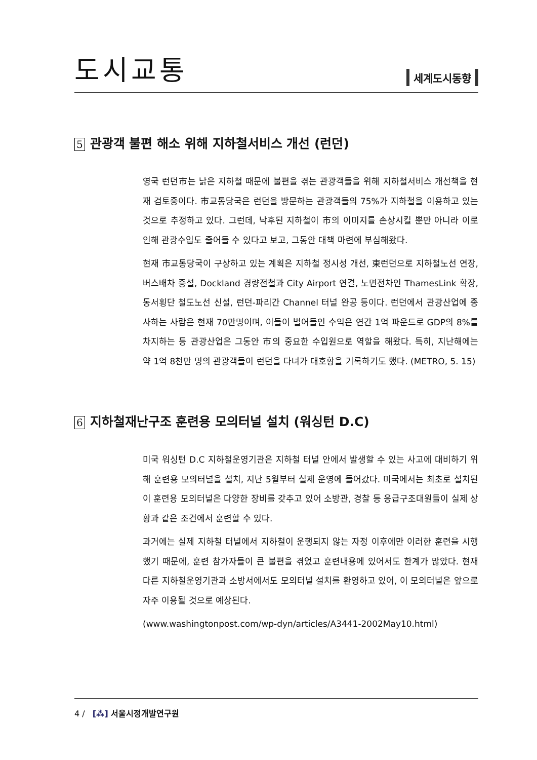도시교통
세계도시동향
5 관광객 불편 해소 위해 지하철서비스 개선 (런던)
영국 런던市는 낡은 지하철 때문에 불편을 겪는 관광객들을 위해 지하철서비스 개선책을 현재 검토중이다. 市교통당국은 런던을 방문하는 관광객들의 75%가 지하철을 이용하고 있는 것으로 추정하고 있다. 그런데, 낙후된 지하철이 市의 이미지를 손상시킬 뿐만 아니라 이로 인해 관광수입도 줄어들 수 있다고 보고, 그동안 대책 마련에 부심해왔다.
현재 市교통당국이 구상하고 있는 계획은 지하철 정시성 개선, 東런던으로 지하철노선 연장, 버스배차 증설, Dockland 경량전철과 City Airport 연결, 노면전차인 ThamesLink 확장, 동서횡단 철도노선 신설, 런던-파리간 Channel 터널 완공 등이다. 런던에서 관광산업에 종사하는 사람은 현재 70만명이며, 이들이 벌어들인 수익은 연간 1억 파운드로 GDP의 8%를 차지하는 등 관광산업은 그동안 市의 중요한 수입원으로 역할을 해왔다. 특히, 지난해에는 약 1억 8천만 명의 관광객들이 런던을 다녀가 대호황을 기록하기도 했다. (METRO, 5. 15)
6 지하철재난구조 훈련용 모의터널 설치 (워싱턴 D.C)
미국 워싱턴 D.C 지하철운영기관은 지하철 터널 안에서 발생할 수 있는 사고에 대비하기 위해 훈련용 모의터널을 설치, 지난 5월부터 실제 운영에 들어갔다. 미국에서는 최초로 설치된 이 훈련용 모의터널은 다양한 장비를 갖추고 있어 소방관, 경찰 등 응급구조대원들이 실제 상황과 같은 조건에서 훈련할 수 있다.
과거에는 실제 지하철 터널에서 지하철이 운행되지 않는 자정 이후에만 이러한 훈련을 시행했기 때문에, 훈련 참가자들이 큰 불편을 겪었고 훈련내용에 있어서도 한계가 많았다. 현재 다른 지하철운영기관과 소방서에서도 모의터널 설치를 환영하고 있어, 이 모의터널은 앞으로 자주 이용될 것으로 예상된다.
(www.washingtonpost.com/wp-dyn/articles/A3441-2002May10.html)
4 / [⁂] 서울시정개발연구원